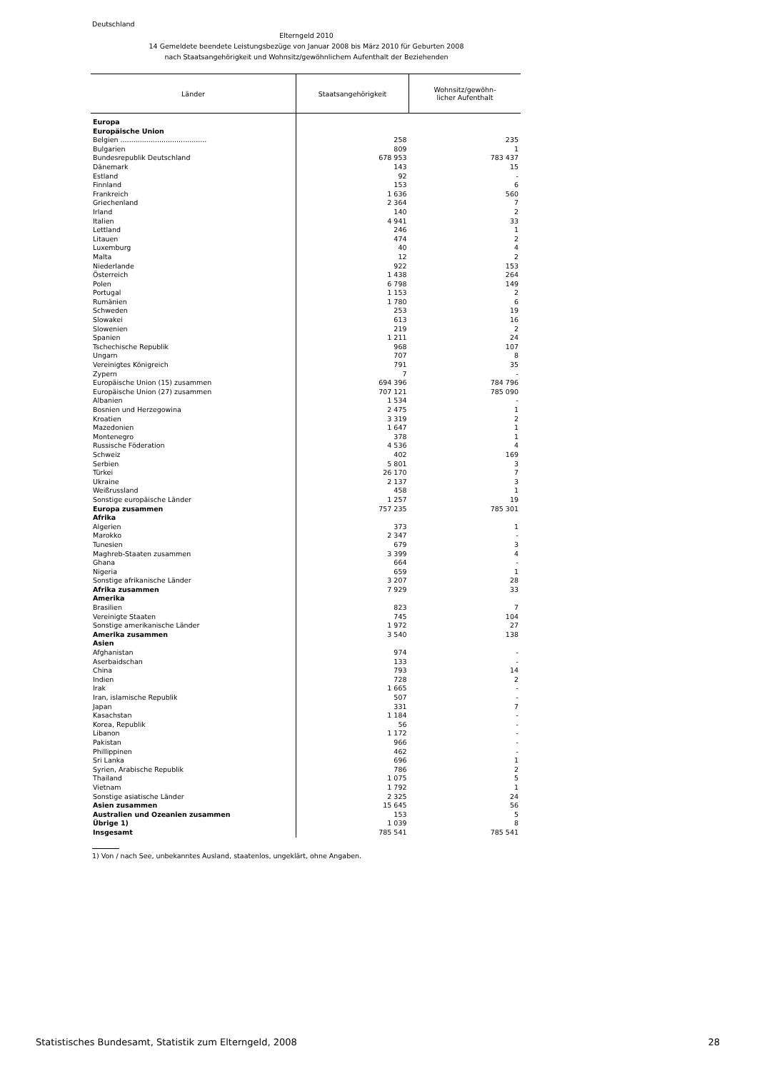Deutschland
Elterngeld 2010
14 Gemeldete beendete Leistungsbezüge von Januar 2008 bis März 2010 für Geburten 2008
nach Staatsangehörigkeit und Wohnsitz/gewöhnlichem Aufenthalt der Beziehenden
| Länder | Staatsangehörigkeit | Wohnsitz/gewöhn- licher Aufenthalt |
| --- | --- | --- |
| Europa | | |
| Europäische Union | | |
| Belgien ........................................ | 258 | 235 |
| Bulgarien | 809 | 1 |
| Bundesrepublik Deutschland | 678 953 | 783 437 |
| Dänemark | 143 | 15 |
| Estland | 92 | - |
| Finnland | 153 | 6 |
| Frankreich | 1 636 | 560 |
| Griechenland | 2 364 | 7 |
| Irland | 140 | 2 |
| Italien | 4 941 | 33 |
| Lettland | 246 | 1 |
| Litauen | 474 | 2 |
| Luxemburg | 40 | 4 |
| Malta | 12 | 2 |
| Niederlande | 922 | 153 |
| Österreich | 1 438 | 264 |
| Polen | 6 798 | 149 |
| Portugal | 1 153 | 2 |
| Rumänien | 1 780 | 6 |
| Schweden | 253 | 19 |
| Slowakei | 613 | 16 |
| Slowenien | 219 | 2 |
| Spanien | 1 211 | 24 |
| Tschechische Republik | 968 | 107 |
| Ungarn | 707 | 8 |
| Vereinigtes Königreich | 791 | 35 |
| Zypern | 7 | - |
| Europäische Union (15) zusammen | 694 396 | 784 796 |
| Europäische Union (27) zusammen | 707 121 | 785 090 |
| Albanien | 1 534 | - |
| Bosnien und Herzegowina | 2 475 | 1 |
| Kroatien | 3 319 | 2 |
| Mazedonien | 1 647 | 1 |
| Montenegro | 378 | 1 |
| Russische Föderation | 4 536 | 4 |
| Schweiz | 402 | 169 |
| Serbien | 5 801 | 3 |
| Türkei | 26 170 | 7 |
| Ukraine | 2 137 | 3 |
| Weißrussland | 458 | 1 |
| Sonstige europäische Länder | 1 257 | 19 |
| Europa zusammen | 757 235 | 785 301 |
| Afrika | | |
| Algerien | 373 | 1 |
| Marokko | 2 347 | - |
| Tunesien | 679 | 3 |
| Maghreb-Staaten zusammen | 3 399 | 4 |
| Ghana | 664 | - |
| Nigeria | 659 | 1 |
| Sonstige afrikanische Länder | 3 207 | 28 |
| Afrika zusammen | 7 929 | 33 |
| Amerika | | |
| Brasilien | 823 | 7 |
| Vereinigte Staaten | 745 | 104 |
| Sonstige amerikanische Länder | 1 972 | 27 |
| Amerika zusammen | 3 540 | 138 |
| Asien | | |
| Afghanistan | 974 | - |
| Aserbaidschan | 133 | - |
| China | 793 | 14 |
| Indien | 728 | 2 |
| Irak | 1 665 | - |
| Iran, islamische Republik | 507 | - |
| Japan | 331 | 7 |
| Kasachstan | 1 184 | - |
| Korea, Republik | 56 | - |
| Libanon | 1 172 | - |
| Pakistan | 966 | - |
| Phillippinen | 462 | - |
| Sri Lanka | 696 | 1 |
| Syrien, Arabische Republik | 786 | 2 |
| Thailand | 1 075 | 5 |
| Vietnam | 1 792 | 1 |
| Sonstige asiatische Länder | 2 325 | 24 |
| Asien zusammen | 15 645 | 56 |
| Australien und Ozeanien zusammen | 153 | 5 |
| Übrige 1) | 1 039 | 8 |
| Insgesamt | 785 541 | 785 541 |
1) Von / nach See, unbekanntes Ausland, staatenlos, ungeklärt, ohne Angaben.
Statistisches Bundesamt, Statistik zum Elterngeld, 2008 28